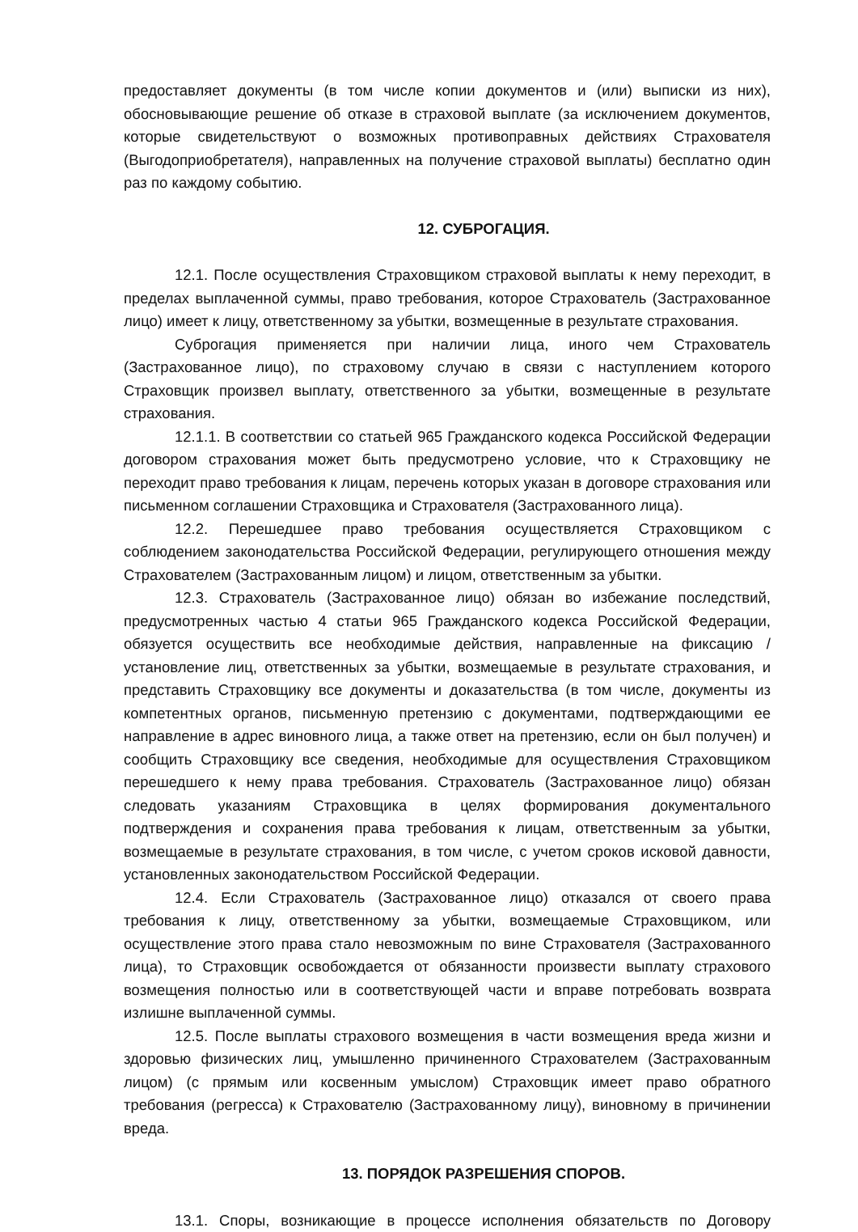предоставляет документы (в том числе копии документов и (или) выписки из них), обосновывающие решение об отказе в страховой выплате (за исключением документов, которые свидетельствуют о возможных противоправных действиях Страхователя (Выгодоприобретателя), направленных на получение страховой выплаты) бесплатно один раз по каждому событию.
12. СУБРОГАЦИЯ.
12.1. После осуществления Страховщиком страховой выплаты к нему переходит, в пределах выплаченной суммы, право требования, которое Страхователь (Застрахованное лицо) имеет к лицу, ответственному за убытки, возмещенные в результате страхования.
Суброгация применяется при наличии лица, иного чем Страхователь (Застрахованное лицо), по страховому случаю в связи с наступлением которого Страховщик произвел выплату, ответственного за убытки, возмещенные в результате страхования.
12.1.1. В соответствии со статьей 965 Гражданского кодекса Российской Федерации договором страхования может быть предусмотрено условие, что к Страховщику не переходит право требования к лицам, перечень которых указан в договоре страхования или письменном соглашении Страховщика и Страхователя (Застрахованного лица).
12.2. Перешедшее право требования осуществляется Страховщиком с соблюдением законодательства Российской Федерации, регулирующего отношения между Страхователем (Застрахованным лицом) и лицом, ответственным за убытки.
12.3. Страхователь (Застрахованное лицо) обязан во избежание последствий, предусмотренных частью 4 статьи 965 Гражданского кодекса Российской Федерации, обязуется осуществить все необходимые действия, направленные на фиксацию / установление лиц, ответственных за убытки, возмещаемые в результате страхования, и представить Страховщику все документы и доказательства (в том числе, документы из компетентных органов, письменную претензию с документами, подтверждающими ее направление в адрес виновного лица, а также ответ на претензию, если он был получен) и сообщить Страховщику все сведения, необходимые для осуществления Страховщиком перешедшего к нему права требования. Страхователь (Застрахованное лицо) обязан следовать указаниям Страховщика в целях формирования документального подтверждения и сохранения права требования к лицам, ответственным за убытки, возмещаемые в результате страхования, в том числе, с учетом сроков исковой давности, установленных законодательством Российской Федерации.
12.4. Если Страхователь (Застрахованное лицо) отказался от своего права требования к лицу, ответственному за убытки, возмещаемые Страховщиком, или осуществление этого права стало невозможным по вине Страхователя (Застрахованного лица), то Страховщик освобождается от обязанности произвести выплату страхового возмещения полностью или в соответствующей части и вправе потребовать возврата излишне выплаченной суммы.
12.5. После выплаты страхового возмещения в части возмещения вреда жизни и здоровью физических лиц, умышленно причиненного Страхователем (Застрахованным лицом) (с прямым или косвенным умыслом) Страховщик имеет право обратного требования (регресса) к Страхователю (Застрахованному лицу), виновному в причинении вреда.
13. ПОРЯДОК РАЗРЕШЕНИЯ СПОРОВ.
13.1. Споры, возникающие в процессе исполнения обязательств по Договору